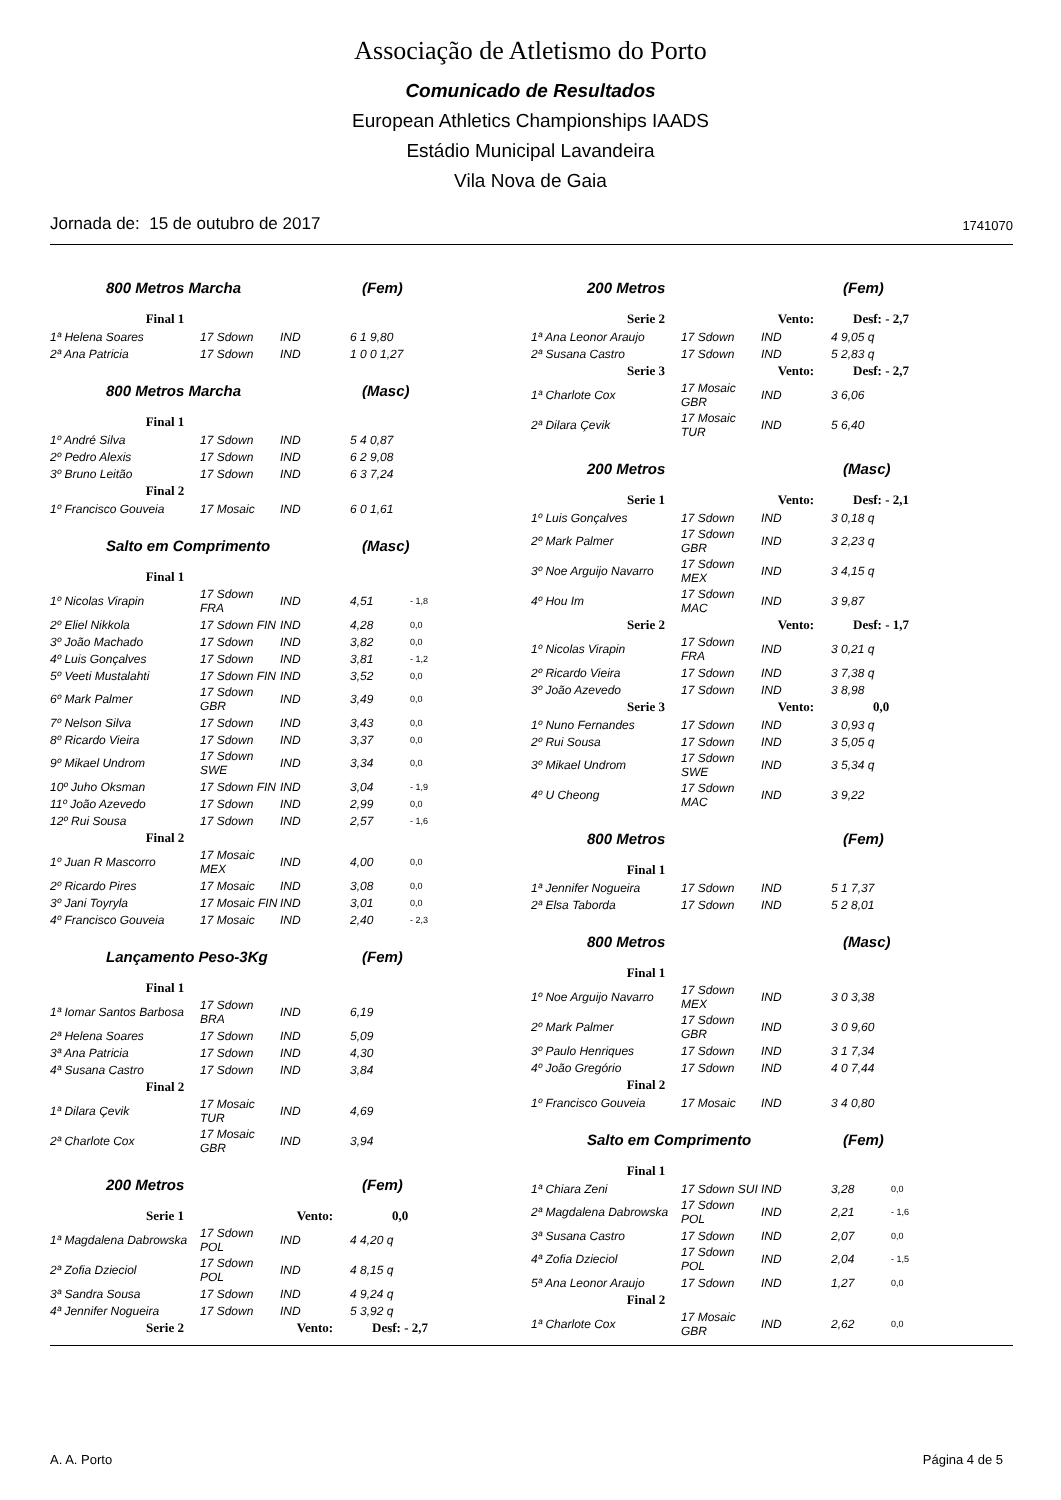Associação de Atletismo do Porto
Comunicado de Resultados
European Athletics Championships IAADS
Estádio Municipal Lavandeira
Vila Nova de Gaia
Jornada de: 15 de outubro de 2017 1741070
800 Metros Marcha (Fem)
| Final 1 | | | |
| 1ª Helena Soares | 17 Sdown | IND | 6 1 9,80 |
| 2ª Ana Patricia | 17 Sdown | IND | 1 0 0 1,27 |
800 Metros Marcha (Masc)
| Final 1 | | | |
| 1º André Silva | 17 Sdown | IND | 5 4 0,87 |
| 2º Pedro Alexis | 17 Sdown | IND | 6 2 9,08 |
| 3º Bruno Leitão | 17 Sdown | IND | 6 3 7,24 |
| Final 2 | | | |
| 1º Francisco Gouveia | 17 Mosaic | IND | 6 0 1,61 |
Salto em Comprimento (Masc)
| Final 1 | | | | |
| 1º Nicolas Virapin | 17 Sdown FRA | IND | 4,51 | - 1,8 |
| 2º Eliel Nikkola | 17 Sdown FIN | IND | 4,28 | 0,0 |
| 3º João Machado | 17 Sdown | IND | 3,82 | 0,0 |
| 4º Luis Gonçalves | 17 Sdown | IND | 3,81 | - 1,2 |
| 5º Veeti Mustalahti | 17 Sdown FIN | IND | 3,52 | 0,0 |
| 6º Mark Palmer | 17 Sdown GBR | IND | 3,49 | 0,0 |
| 7º Nelson Silva | 17 Sdown | IND | 3,43 | 0,0 |
| 8º Ricardo Vieira | 17 Sdown | IND | 3,37 | 0,0 |
| 9º Mikael Undrom | 17 Sdown SWE | IND | 3,34 | 0,0 |
| 10º Juho Oksman | 17 Sdown FIN | IND | 3,04 | - 1,9 |
| 11º João Azevedo | 17 Sdown | IND | 2,99 | 0,0 |
| 12º Rui Sousa | 17 Sdown | IND | 2,57 | - 1,6 |
| Final 2 | | | | |
| 1º Juan R Mascorro | 17 Mosaic MEX | IND | 4,00 | 0,0 |
| 2º Ricardo Pires | 17 Mosaic | IND | 3,08 | 0,0 |
| 3º Jani Toyryla | 17 Mosaic FIN | IND | 3,01 | 0,0 |
| 4º Francisco Gouveia | 17 Mosaic | IND | 2,40 | - 2,3 |
Lançamento Peso-3Kg (Fem)
| Final 1 | | | |
| 1ª Iomar Santos Barbosa | 17 Sdown BRA | IND | 6,19 |
| 2ª Helena Soares | 17 Sdown | IND | 5,09 |
| 3ª Ana Patricia | 17 Sdown | IND | 4,30 |
| 4ª Susana Castro | 17 Sdown | IND | 3,84 |
| Final 2 | | | |
| 1ª Dilara Çevik | 17 Mosaic TUR | IND | 4,69 |
| 2ª Charlote Cox | 17 Mosaic GBR | IND | 3,94 |
200 Metros (Fem)
| Serie 1 | | Vento: | 0,0 |
| 1ª Magdalena Dabrowska | 17 Sdown POL | IND | 4 4,20 q |
| 2ª Zofia Dzieciol | 17 Sdown POL | IND | 4 8,15 q |
| 3ª Sandra Sousa | 17 Sdown | IND | 4 9,24 q |
| 4ª Jennifer Nogueira | 17 Sdown | IND | 5 3,92 q |
| Serie 2 | | Vento: | Desf: - 2,7 |
200 Metros (Fem)
| Serie 2 | | Vento: | Desf: - 2,7 |
| 1ª Ana Leonor Araujo | 17 Sdown | IND | 4 9,05 q |
| 2ª Susana Castro | 17 Sdown | IND | 5 2,83 q |
| Serie 3 | | Vento: | Desf: - 2,7 |
| 1ª Charlote Cox | 17 Mosaic GBR | IND | 3 6,06 |
| 2ª Dilara Çevik | 17 Mosaic TUR | IND | 5 6,40 |
200 Metros (Masc)
| Serie 1 | | Vento: | Desf: - 2,1 |
| 1º Luis Gonçalves | 17 Sdown | IND | 3 0,18 q |
| 2º Mark Palmer | 17 Sdown GBR | IND | 3 2,23 q |
| 3º Noe Arguijo Navarro | 17 Sdown MEX | IND | 3 4,15 q |
| 4º Hou Im | 17 Sdown MAC | IND | 3 9,87 |
| Serie 2 | | Vento: | Desf: - 1,7 |
| 1º Nicolas Virapin | 17 Sdown FRA | IND | 3 0,21 q |
| 2º Ricardo Vieira | 17 Sdown | IND | 3 7,38 q |
| 3º João Azevedo | 17 Sdown | IND | 3 8,98 |
| Serie 3 | | Vento: | 0,0 |
| 1º Nuno Fernandes | 17 Sdown | IND | 3 0,93 q |
| 2º Rui Sousa | 17 Sdown | IND | 3 5,05 q |
| 3º Mikael Undrom | 17 Sdown SWE | IND | 3 5,34 q |
| 4º U Cheong | 17 Sdown MAC | IND | 3 9,22 |
800 Metros (Fem)
| Final 1 | | | |
| 1ª Jennifer Nogueira | 17 Sdown | IND | 5 1 7,37 |
| 2ª Elsa Taborda | 17 Sdown | IND | 5 2 8,01 |
800 Metros (Masc)
| Final 1 | | | |
| 1º Noe Arguijo Navarro | 17 Sdown MEX | IND | 3 0 3,38 |
| 2º Mark Palmer | 17 Sdown GBR | IND | 3 0 9,60 |
| 3º Paulo Henriques | 17 Sdown | IND | 3 1 7,34 |
| 4º João Gregório | 17 Sdown | IND | 4 0 7,44 |
| Final 2 | | | |
| 1º Francisco Gouveia | 17 Mosaic | IND | 3 4 0,80 |
Salto em Comprimento (Fem)
| Final 1 | | | | |
| 1ª Chiara Zeni | 17 Sdown SUI | IND | 3,28 | 0,0 |
| 2ª Magdalena Dabrowska | 17 Sdown POL | IND | 2,21 | - 1,6 |
| 3ª Susana Castro | 17 Sdown | IND | 2,07 | 0,0 |
| 4ª Zofia Dzieciol | 17 Sdown POL | IND | 2,04 | - 1,5 |
| 5ª Ana Leonor Araujo | 17 Sdown | IND | 1,27 | 0,0 |
| Final 2 | | | | |
| 1ª Charlote Cox | 17 Mosaic GBR | IND | 2,62 | 0,0 |
A. A. Porto Página 4 de 5